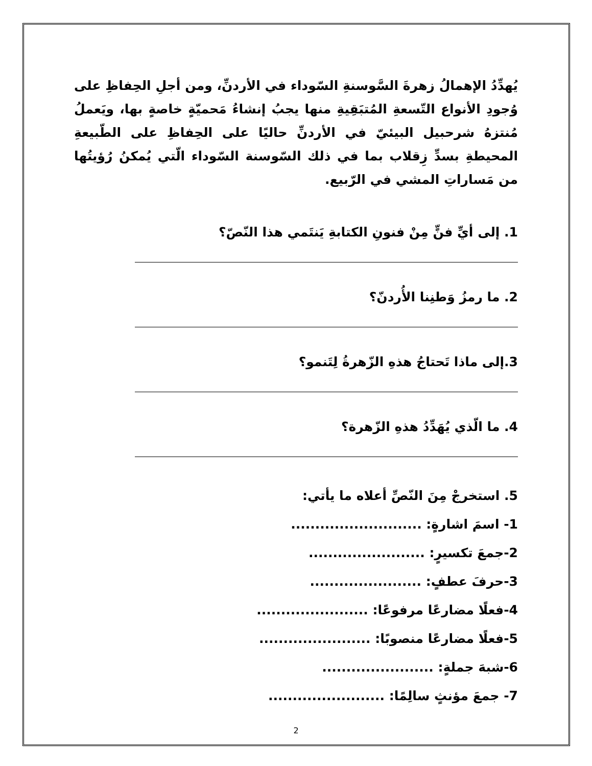يُهدِّدُ الإهمالُ زهرةَ السَّوسنةِ السّوداء في الأردنِّ، ومن أجلِ الحِفاظِ على وُجودِ الأنواع التّسعةِ المُتبَقِيةِ منها يجبُ إنشاءُ مَحميّةٍ خاصةٍ بها، ويَعملُ مُنتزهُ شرحبيل البيئيّ في الأردنِّ حاليًا على الحِفاظِ على الطّبيعةِ المحيطةِ بسدِّ زِقلاب بما في ذلك السّوسنة السّوداء الّتي يُمكنُ رُؤيتُها من مَساراتِ المشي في الرّبيع.
1. إلى أيِّ فنٍّ مِنْ فنونِ الكتابةِ يَنتَمي هذا النّصّ؟
2. ما رمزُ وَطنِنا الأُردنّ؟
3.إلى ماذا تَحتاجُ هذهِ الزّهرةُ لِتَنمو؟
4. ما الّذي يُهَدِّدُ هذهِ الزّهرة؟
5. استخرجْ مِنَ النّصِّ أعلاه ما يأتي:
1- اسمَ اشارةٍ: ...........................
2-جمعَ تكسيرٍ: ........................
3-حرفَ عطفٍ: .......................
4-فعلًا مضارعًا مرفوعًا: .......................
5-فعلًا مضارعًا منصوبًا: .......................
6-شبهَ جملةٍ: .......................
7- جمعَ مؤنثٍ سالِمًا: ........................
2